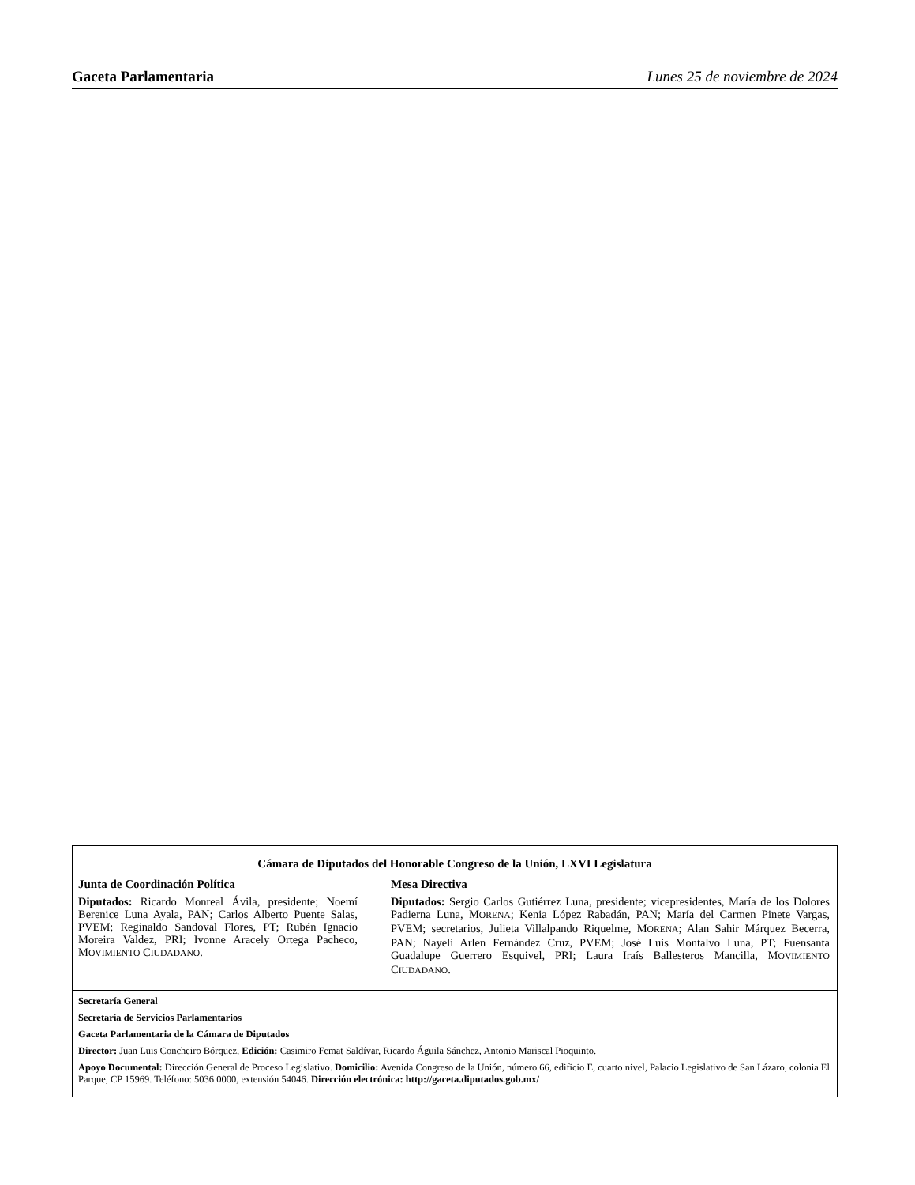Gaceta Parlamentaria Lunes 25 de noviembre de 2024
Cámara de Diputados del Honorable Congreso de la Unión, LXVI Legislatura
Junta de Coordinación Política
Diputados: Ricardo Monreal Ávila, presidente; Noemí Berenice Luna Ayala, PAN; Carlos Alberto Puente Salas, PVEM; Reginaldo Sandoval Flores, PT; Rubén Ignacio Moreira Valdez, PRI; Ivonne Aracely Ortega Pacheco, MOVIMIENTO CIUDADANO.
Mesa Directiva
Diputados: Sergio Carlos Gutiérrez Luna, presidente; vicepresidentes, María de los Dolores Padierna Luna, MORENA; Kenia López Rabadán, PAN; María del Carmen Pinete Vargas, PVEM; secretarios, Julieta Villalpando Riquelme, MORENA; Alan Sahir Márquez Becerra, PAN; Nayeli Arlen Fernández Cruz, PVEM; José Luis Montalvo Luna, PT; Fuensanta Guadalupe Guerrero Esquivel, PRI; Laura Iraís Ballesteros Mancilla, MOVIMIENTO CIUDADANO.
Secretaría General
Secretaría de Servicios Parlamentarios
Gaceta Parlamentaria de la Cámara de Diputados
Director: Juan Luis Concheiro Bórquez, Edición: Casimiro Femat Saldívar, Ricardo Águila Sánchez, Antonio Mariscal Pioquinto.
Apoyo Documental: Dirección General de Proceso Legislativo. Domicilio: Avenida Congreso de la Unión, número 66, edificio E, cuarto nivel, Palacio Legislativo de San Lázaro, colonia El Parque, CP 15969. Teléfono: 5036 0000, extensión 54046. Dirección electrónica: http://gaceta.diputados.gob.mx/